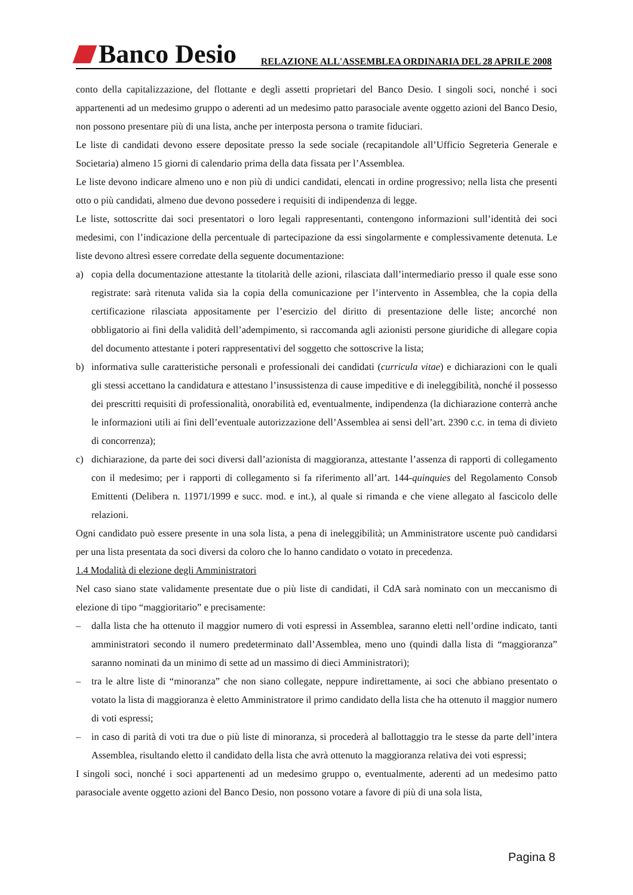Banco Desio
RELAZIONE ALL'ASSEMBLEA ORDINARIA DEL 28 APRILE 2008
conto della capitalizzazione, del flottante e degli assetti proprietari del Banco Desio. I singoli soci, nonché i soci appartenenti ad un medesimo gruppo o aderenti ad un medesimo patto parasociale avente oggetto azioni del Banco Desio, non possono presentare più di una lista, anche per interposta persona o tramite fiduciari.
Le liste di candidati devono essere depositate presso la sede sociale (recapitandole all’Ufficio Segreteria Generale e Societaria) almeno 15 giorni di calendario prima della data fissata per l’Assemblea.
Le liste devono indicare almeno uno e non più di undici candidati, elencati in ordine progressivo; nella lista che presenti otto o più candidati, almeno due devono possedere i requisiti di indipendenza di legge.
Le liste, sottoscritte dai soci presentatori o loro legali rappresentanti, contengono informazioni sull’identità dei soci medesimi, con l’indicazione della percentuale di partecipazione da essi singolarmente e complessivamente detenuta. Le liste devono altresì essere corredate della seguente documentazione:
a) copia della documentazione attestante la titolarità delle azioni, rilasciata dall’intermediario presso il quale esse sono registrate: sarà ritenuta valida sia la copia della comunicazione per l’intervento in Assemblea, che la copia della certificazione rilasciata appositamente per l’esercizio del diritto di presentazione delle liste; ancorché non obbligatorio ai fini della validità dell’adempimento, si raccomanda agli azionisti persone giuridiche di allegare copia del documento attestante i poteri rappresentativi del soggetto che sottoscrive la lista;
b) informativa sulle caratteristiche personali e professionali dei candidati (curricula vitae) e dichiarazioni con le quali gli stessi accettano la candidatura e attestano l’insussistenza di cause impeditive e di ineleggibilità, nonché il possesso dei prescritti requisiti di professionalità, onorabilità ed, eventualmente, indipendenza (la dichiarazione conterrà anche le informazioni utili ai fini dell’eventuale autorizzazione dell’Assemblea ai sensi dell’art. 2390 c.c. in tema di divieto di concorrenza);
c) dichiarazione, da parte dei soci diversi dall’azionista di maggioranza, attestante l’assenza di rapporti di collegamento con il medesimo; per i rapporti di collegamento si fa riferimento all’art. 144-quinquies del Regolamento Consob Emittenti (Delibera n. 11971/1999 e succ. mod. e int.), al quale si rimanda e che viene allegato al fascicolo delle relazioni.
Ogni candidato può essere presente in una sola lista, a pena di ineleggibilità; un Amministratore uscente può candidarsi per una lista presentata da soci diversi da coloro che lo hanno candidato o votato in precedenza.
1.4 Modalità di elezione degli Amministratori
Nel caso siano state validamente presentate due o più liste di candidati, il CdA sarà nominato con un meccanismo di elezione di tipo “maggioritario” e precisamente:
– dalla lista che ha ottenuto il maggior numero di voti espressi in Assemblea, saranno eletti nell’ordine indicato, tanti amministratori secondo il numero predeterminato dall’Assemblea, meno uno (quindi dalla lista di “maggioranza” saranno nominati da un minimo di sette ad un massimo di dieci Amministratori);
– tra le altre liste di “minoranza” che non siano collegate, neppure indirettamente, ai soci che abbiano presentato o votato la lista di maggioranza è eletto Amministratore il primo candidato della lista che ha ottenuto il maggior numero di voti espressi;
– in caso di parità di voti tra due o più liste di minoranza, si procederà al ballottaggio tra le stesse da parte dell’intera Assemblea, risultando eletto il candidato della lista che avrà ottenuto la maggioranza relativa dei voti espressi;
I singoli soci, nonché i soci appartenenti ad un medesimo gruppo o, eventualmente, aderenti ad un medesimo patto parasociale avente oggetto azioni del Banco Desio, non possono votare a favore di più di una sola lista,
Pagina 8